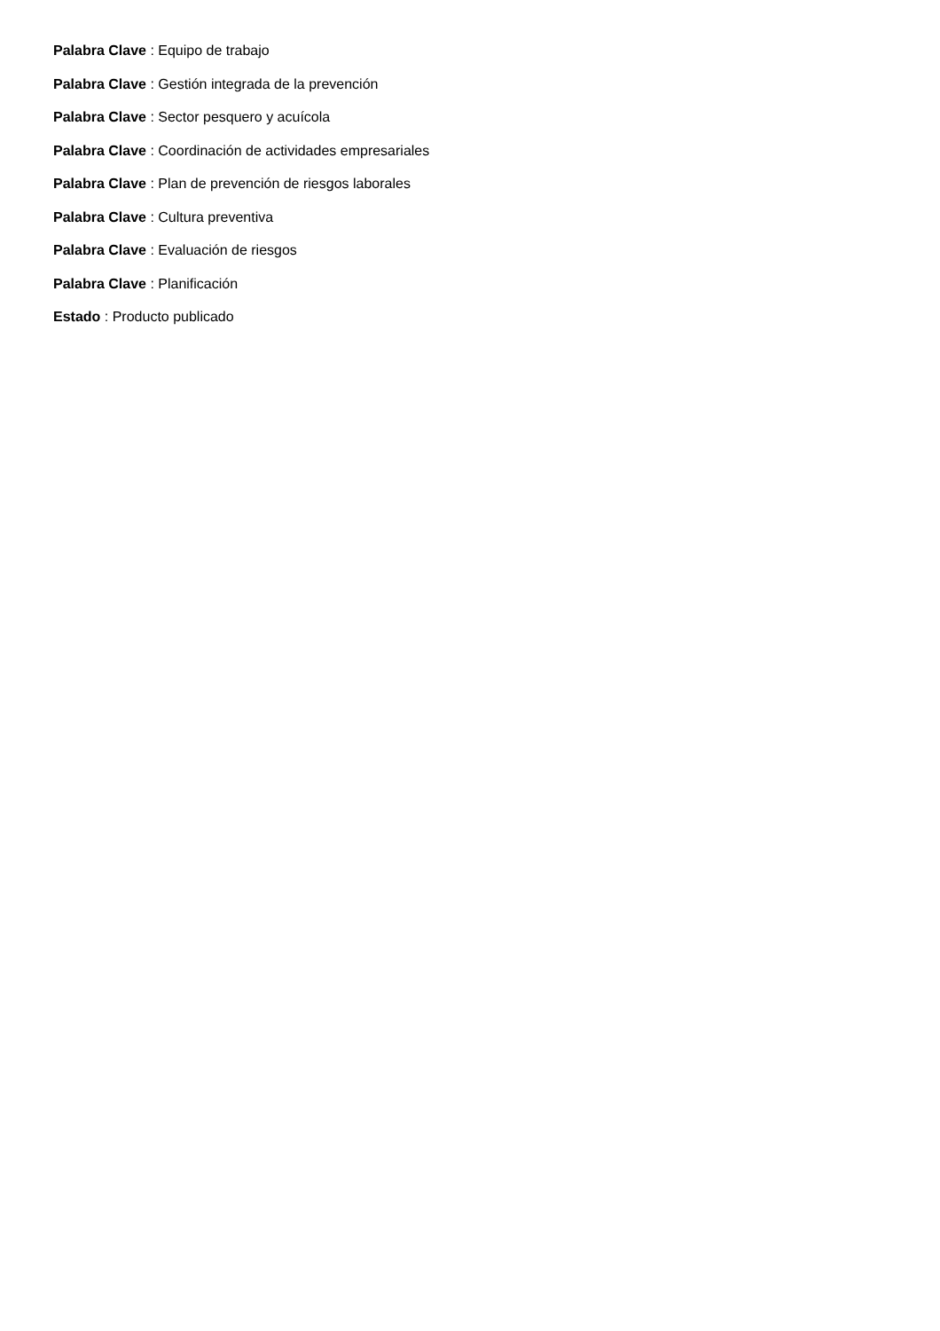Palabra Clave : Equipo de trabajo
Palabra Clave : Gestión integrada de la prevención
Palabra Clave : Sector pesquero y acuícola
Palabra Clave : Coordinación de actividades empresariales
Palabra Clave : Plan de prevención de riesgos laborales
Palabra Clave : Cultura preventiva
Palabra Clave : Evaluación de riesgos
Palabra Clave : Planificación
Estado : Producto publicado